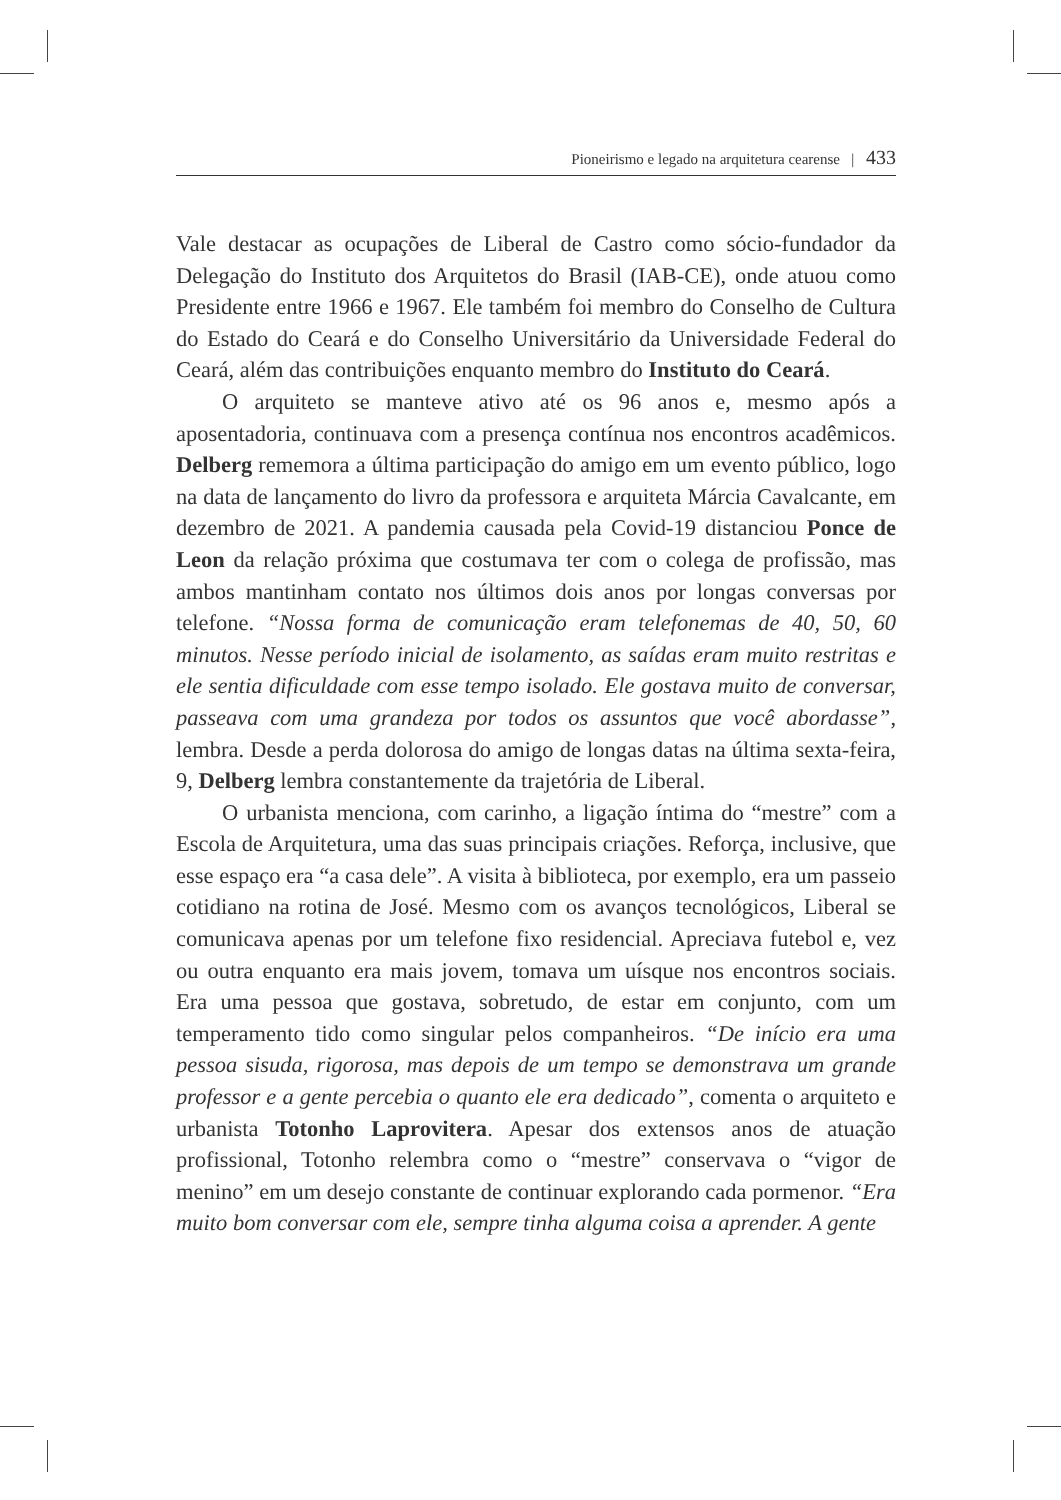Pioneirismo e legado na arquitetura cearense | 433
Vale destacar as ocupações de Liberal de Castro como sócio-fundador da Delegação do Instituto dos Arquitetos do Brasil (IAB-CE), onde atuou como Presidente entre 1966 e 1967. Ele também foi membro do Conselho de Cultura do Estado do Ceará e do Conselho Universitário da Universidade Federal do Ceará, além das contribuições enquanto membro do Instituto do Ceará.
O arquiteto se manteve ativo até os 96 anos e, mesmo após a aposentadoria, continuava com a presença contínua nos encontros acadêmicos. Delberg rememora a última participação do amigo em um evento público, logo na data de lançamento do livro da professora e arquiteta Márcia Cavalcante, em dezembro de 2021. A pandemia causada pela Covid-19 distanciou Ponce de Leon da relação próxima que costumava ter com o colega de profissão, mas ambos mantinham contato nos últimos dois anos por longas conversas por telefone. “Nossa forma de comunicação eram telefonemas de 40, 50, 60 minutos. Nesse período inicial de isolamento, as saídas eram muito restritas e ele sentia dificuldade com esse tempo isolado. Ele gostava muito de conversar, passeava com uma grandeza por todos os assuntos que você abordasse”, lembra. Desde a perda dolorosa do amigo de longas datas na última sexta-feira, 9, Delberg lembra constantemente da trajetória de Liberal.
O urbanista menciona, com carinho, a ligação íntima do “mestre” com a Escola de Arquitetura, uma das suas principais criações. Reforça, inclusive, que esse espaço era “a casa dele”. A visita à biblioteca, por exemplo, era um passeio cotidiano na rotina de José. Mesmo com os avanços tecnológicos, Liberal se comunicava apenas por um telefone fixo residencial. Apreciava futebol e, vez ou outra enquanto era mais jovem, tomava um uísque nos encontros sociais. Era uma pessoa que gostava, sobretudo, de estar em conjunto, com um temperamento tido como singular pelos companheiros. “De início era uma pessoa sisuda, rigorosa, mas depois de um tempo se demonstrava um grande professor e a gente percebia o quanto ele era dedicado”, comenta o arquiteto e urbanista Totonho Laprovitera. Apesar dos extensos anos de atuação profissional, Totonho relembra como o “mestre” conservava o “vigor de menino” em um desejo constante de continuar explorando cada pormenor. “Era muito bom conversar com ele, sempre tinha alguma coisa a aprender. A gente